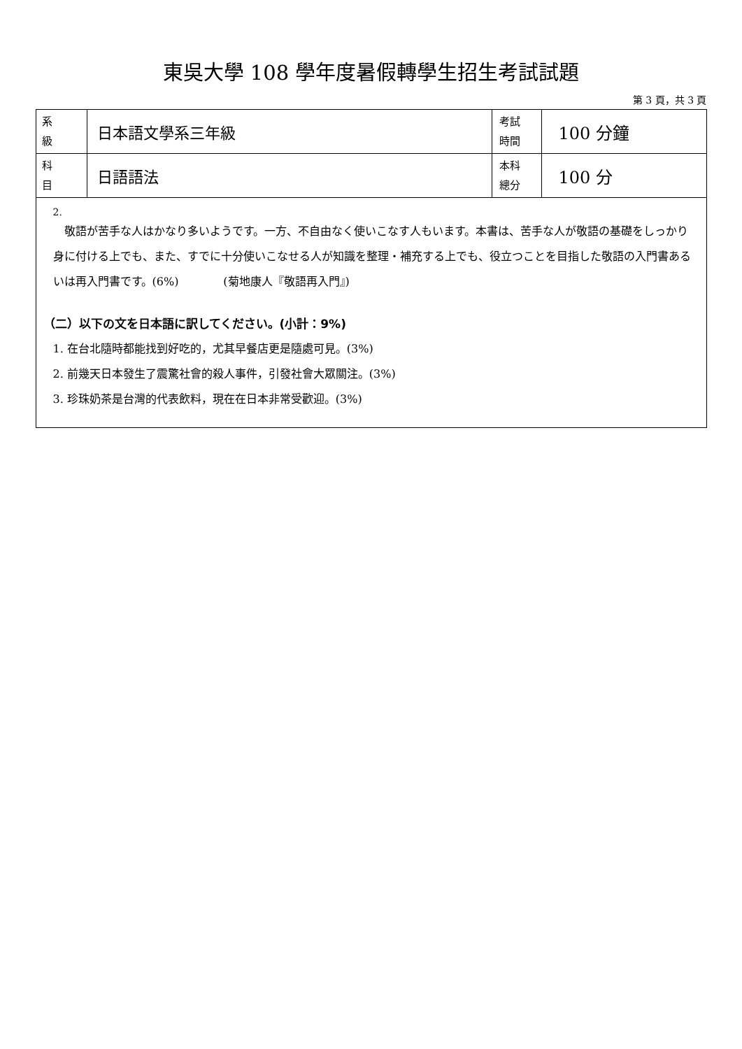東吳大學 108 學年度暑假轉學生招生考試試題
第 3 頁，共 3 頁
| 系 級 | 日本語文學系三年級 | 考試 時間 | 100 分鐘 |
| 科 目 | 日語語法 | 本科 總分 | 100 分 |
| 2. 敬語が苦手な人はかなり多いようです。一方、不自由なく使いこなす人もいます。本書は、苦手な人が敬語の基礎をしっかり身に付ける上でも、また、すでに十分使いこなせる人が知識を整理・補充する上でも、役立つことを目指した敬語の入門書あるいは再入門書です。(6%) (菊地康人『敬語再入門』) （二）以下の文を日本語に訳してください。(小計：9%) 1. 在台北隨時都能找到好吃的，尤其早餐店更是隨處可見。(3%) 2. 前幾天日本發生了震驚社會的殺人事件，引發社會大眾關注。(3%) 3. 珍珠奶茶是台灣的代表飲料，現在在日本非常受歡迎。(3%) | | | |